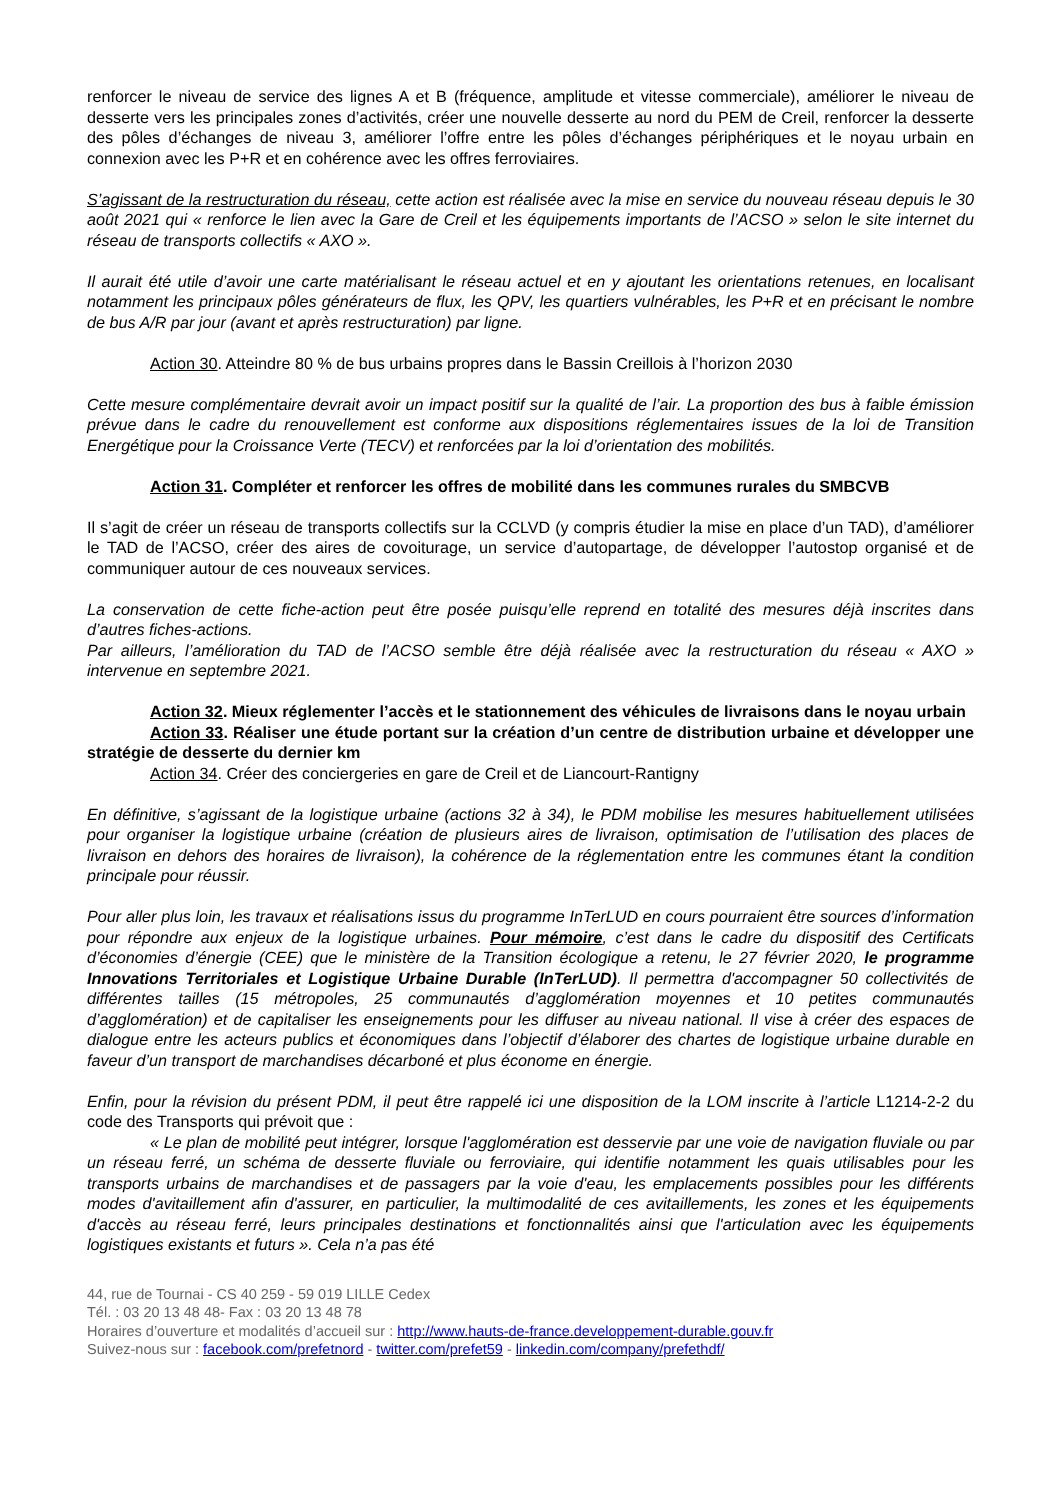renforcer le niveau de service des lignes A et B (fréquence, amplitude et vitesse commerciale), améliorer le niveau de desserte vers les principales zones d’activités, créer une nouvelle desserte au nord du PEM de Creil, renforcer la desserte des pôles d’échanges de niveau 3, améliorer l’offre entre les pôles d’échanges périphériques et le noyau urbain en connexion avec les P+R et en cohérence avec les offres ferroviaires.
S’agissant de la restructuration du réseau, cette action est réalisée avec la mise en service du nouveau réseau depuis le 30 août 2021 qui « renforce le lien avec la Gare de Creil et les équipements importants de l’ACSO » selon le site internet du réseau de transports collectifs « AXO ».
Il aurait été utile d’avoir une carte matérialisant le réseau actuel et en y ajoutant les orientations retenues, en localisant notamment les principaux pôles générateurs de flux, les QPV, les quartiers vulnérables, les P+R et en précisant le nombre de bus A/R par jour (avant et après restructuration) par ligne.
Action 30. Atteindre 80 % de bus urbains propres dans le Bassin Creillois à l’horizon 2030
Cette mesure complémentaire devrait avoir un impact positif sur la qualité de l’air. La proportion des bus à faible émission prévue dans le cadre du renouvellement est conforme aux dispositions réglementaires issues de la loi de Transition Energétique pour la Croissance Verte (TECV) et renforcées par la loi d’orientation des mobilités.
Action 31. Compléter et renforcer les offres de mobilité dans les communes rurales du SMBCVB
Il s’agit de créer un réseau de transports collectifs sur la CCLVD (y compris étudier la mise en place d’un TAD), d’améliorer le TAD de l’ACSO, créer des aires de covoiturage, un service d’autopartage, de développer l’autostop organisé et de communiquer autour de ces nouveaux services.
La conservation de cette fiche-action peut être posée puisqu’elle reprend en totalité des mesures déjà inscrites dans d’autres fiches-actions.
Par ailleurs, l’amélioration du TAD de l’ACSO semble être déjà réalisée avec la restructuration du réseau « AXO » intervenue en septembre 2021.
Action 32. Mieux réglementer l’accès et le stationnement des véhicules de livraisons dans le noyau urbain
Action 33. Réaliser une étude portant sur la création d’un centre de distribution urbaine et développer une stratégie de desserte du dernier km
Action 34. Créer des conciergeries en gare de Creil et de Liancourt-Rantigny
En définitive, s’agissant de la logistique urbaine (actions 32 à 34), le PDM mobilise les mesures habituellement utilisées pour organiser la logistique urbaine (création de plusieurs aires de livraison, optimisation de l’utilisation des places de livraison en dehors des horaires de livraison), la cohérence de la réglementation entre les communes étant la condition principale pour réussir.
Pour aller plus loin, les travaux et réalisations issus du programme InTerLUD en cours pourraient être sources d’information pour répondre aux enjeux de la logistique urbaines. Pour mémoire, c’est dans le cadre du dispositif des Certificats d’économies d’énergie (CEE) que le ministère de la Transition écologique a retenu, le 27 février 2020, le programme Innovations Territoriales et Logistique Urbaine Durable (InTerLUD). Il permettra d'accompagner 50 collectivités de différentes tailles (15 métropoles, 25 communautés d’agglomération moyennes et 10 petites communautés d’agglomération) et de capitaliser les enseignements pour les diffuser au niveau national. Il vise à créer des espaces de dialogue entre les acteurs publics et économiques dans l’objectif d’élaborer des chartes de logistique urbaine durable en faveur d’un transport de marchandises décarboné et plus économe en énergie.
Enfin, pour la révision du présent PDM, il peut être rappelé ici une disposition de la LOM inscrite à l’article L1214-2-2 du code des Transports qui prévoit que :
« Le plan de mobilité peut intégrer, lorsque l'agglomération est desservie par une voie de navigation fluviale ou par un réseau ferré, un schéma de desserte fluviale ou ferroviaire, qui identifie notamment les quais utilisables pour les transports urbains de marchandises et de passagers par la voie d'eau, les emplacements possibles pour les différents modes d'avitaillement afin d'assurer, en particulier, la multimodalité de ces avitaillements, les zones et les équipements d'accès au réseau ferré, leurs principales destinations et fonctionnalités ainsi que l'articulation avec les équipements logistiques existants et futurs ». Cela n’a pas été
44, rue de Tournai - CS 40 259 - 59 019 LILLE Cedex
Tél. : 03 20 13 48 48- Fax : 03 20 13 48 78
Horaires d’ouverture et modalités d’accueil sur : http://www.hauts-de-france.developpement-durable.gouv.fr
Suivez-nous sur : facebook.com/prefetnord - twitter.com/prefet59 - linkedin.com/company/prefethdf/